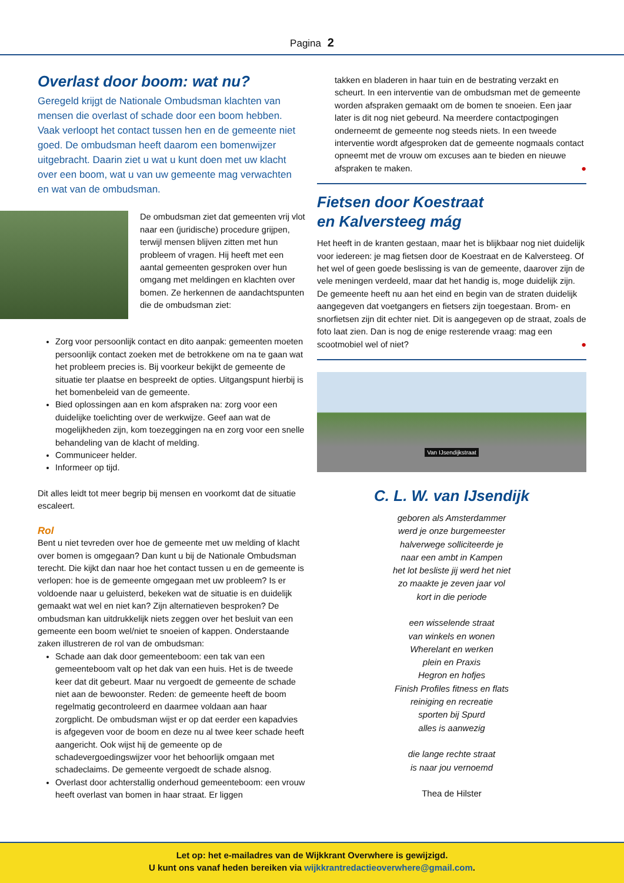Pagina 2
Overlast door boom: wat nu?
Geregeld krijgt de Nationale Ombudsman klachten van mensen die overlast of schade door een boom hebben. Vaak verloopt het contact tussen hen en de gemeente niet goed. De ombudsman heeft daarom een bomenwijzer uitgebracht. Daarin ziet u wat u kunt doen met uw klacht over een boom, wat u van uw gemeente mag verwachten en wat van de ombudsman.
De ombudsman ziet dat gemeenten vrij vlot naar een (juridische) procedure grijpen, terwijl mensen blijven zitten met hun probleem of vragen. Hij heeft met een aantal gemeenten gesproken over hun omgang met meldingen en klachten over bomen. Ze herkennen de aandachtspunten die de ombudsman ziet:
Zorg voor persoonlijk contact en dito aanpak: gemeenten moeten persoonlijk contact zoeken met de betrokkene om na te gaan wat het probleem precies is. Bij voorkeur bekijkt de gemeente de situatie ter plaatse en bespreekt de opties. Uitgangspunt hierbij is het bomenbeleid van de gemeente.
Bied oplossingen aan en kom afspraken na: zorg voor een duidelijke toelichting over de werkwijze. Geef aan wat de mogelijkheden zijn, kom toezeggingen na en zorg voor een snelle behandeling van de klacht of melding.
Communiceer helder.
Informeer op tijd.
Dit alles leidt tot meer begrip bij mensen en voorkomt dat de situatie escaleert.
Rol
Bent u niet tevreden over hoe de gemeente met uw melding of klacht over bomen is omgegaan? Dan kunt u bij de Nationale Ombudsman terecht. Die kijkt dan naar hoe het contact tussen u en de gemeente is verlopen: hoe is de gemeente omgegaan met uw probleem? Is er voldoende naar u geluisterd, bekeken wat de situatie is en duidelijk gemaakt wat wel en niet kan? Zijn alternatieven besproken? De ombudsman kan uitdrukkelijk niets zeggen over het besluit van een gemeente een boom wel/niet te snoeien of kappen. Onderstaande zaken illustreren de rol van de ombudsman:
Schade aan dak door gemeenteboom: een tak van een gemeenteboom valt op het dak van een huis. Het is de tweede keer dat dit gebeurt. Maar nu vergoedt de gemeente de schade niet aan de bewoonster. Reden: de gemeente heeft de boom regelmatig gecontroleerd en daarmee voldaan aan haar zorgplicht. De ombudsman wijst er op dat eerder een kapadvies is afgegeven voor de boom en deze nu al twee keer schade heeft aangericht. Ook wijst hij de gemeente op de schadevergoedingswijzer voor het behoorlijk omgaan met schadeclaims. De gemeente vergoedt de schade alsnog.
Overlast door achterstallig onderhoud gemeenteboom: een vrouw heeft overlast van bomen in haar straat. Er liggen
takken en bladeren in haar tuin en de bestrating verzakt en scheurt. In een interventie van de ombudsman met de gemeente worden afspraken gemaakt om de bomen te snoeien. Een jaar later is dit nog niet gebeurd. Na meerdere contactpogingen onderneemt de gemeente nog steeds niets. In een tweede interventie wordt afgesproken dat de gemeente nogmaals contact opneemt met de vrouw om excuses aan te bieden en nieuwe afspraken te maken. ●
Fietsen door Koestraat
en Kalversteeg mág
Het heeft in de kranten gestaan, maar het is blijkbaar nog niet duidelijk voor iedereen: je mag fietsen door de Koestraat en de Kalversteeg. Of het wel of geen goede beslissing is van de gemeente, daarover zijn de vele meningen verdeeld, maar dat het handig is, moge duidelijk zijn. De gemeente heeft nu aan het eind en begin van de straten duidelijk aangegeven dat voetgangers en fietsers zijn toegestaan. Brom- en snorfietsen zijn dit echter niet. Dit is aangegeven op de straat, zoals de foto laat zien. Dan is nog de enige resterende vraag: mag een scootmobiel wel of niet? ●
Van IJsendijkstraat
C. L. W. van IJsendijk
geboren als Amsterdammer
werd je onze burgemeester
halverwege solliciteerde je
naar een ambt in Kampen
het lot besliste jij werd het niet
zo maakte je zeven jaar vol
kort in die periode
een wisselende straat
van winkels en wonen
Wherelant en werken
plein en Praxis
Hegron en hofjes
Finish Profiles fitness en flats
reiniging en recreatie
sporten bij Spurd
alles is aanwezig
die lange rechte straat
is naar jou vernoemd
Thea de Hilster
Let op: het e-mailadres van de Wijkkrant Overwhere is gewijzigd.
U kunt ons vanaf heden bereiken via wijkkrantredactieoverwhere@gmail.com.